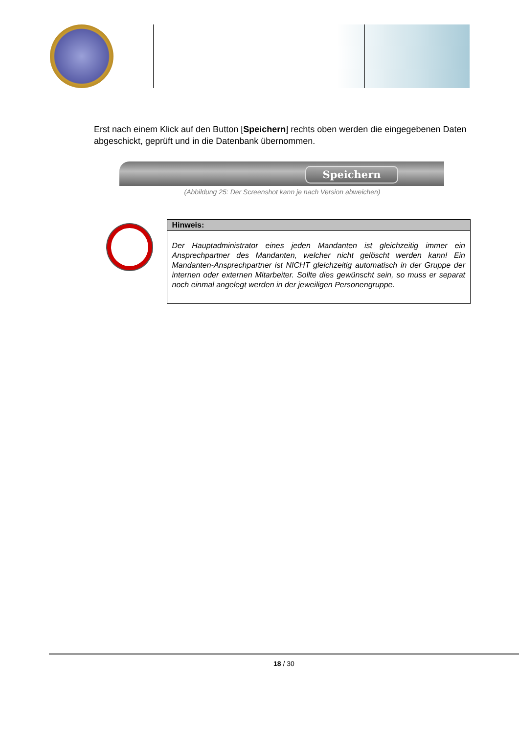Erst nach einem Klick auf den Button [Speichern] rechts oben werden die eingegebenen Daten abgeschickt, geprüft und in die Datenbank übernommen.
Speichern
(Abbildung 25: Der Screenshot kann je nach Version abweichen)
Hinweis:
Der Hauptadministrator eines jeden Mandanten ist gleichzeitig immer ein Ansprechpartner des Mandanten, welcher nicht gelöscht werden kann! Ein Mandanten-Ansprechpartner ist NICHT gleichzeitig automatisch in der Gruppe der internen oder externen Mitarbeiter. Sollte dies gewünscht sein, so muss er separat noch einmal angelegt werden in der jeweiligen Personengruppe.
18 / 30